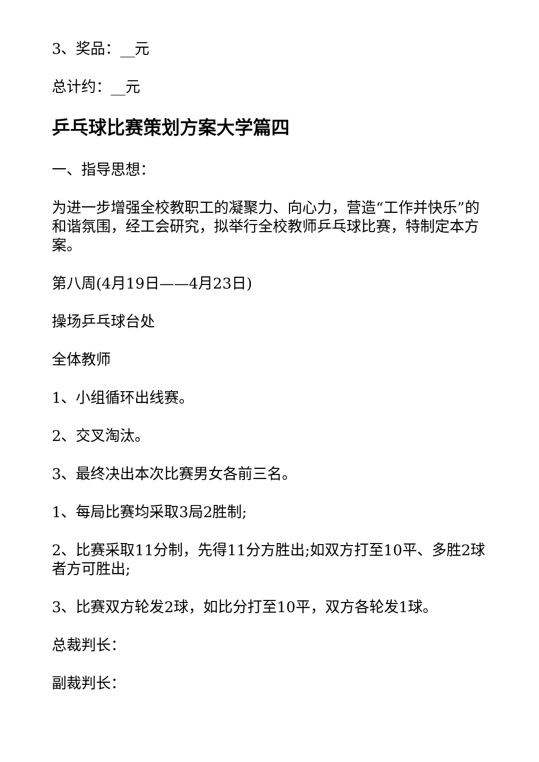3、奖品：__元
总计约：__元
乒乓球比赛策划方案大学篇四
一、指导思想：
为进一步增强全校教职工的凝聚力、向心力，营造“工作并快乐”的和谐氛围，经工会研究，拟举行全校教师乒乓球比赛，特制定本方案。
第八周(4月19日——4月23日)
操场乒乓球台处
全体教师
1、小组循环出线赛。
2、交叉淘汰。
3、最终决出本次比赛男女各前三名。
1、每局比赛均采取3局2胜制;
2、比赛采取11分制，先得11分方胜出;如双方打至10平、多胜2球者方可胜出;
3、比赛双方轮发2球，如比分打至10平，双方各轮发1球。
总裁判长：
副裁判长：